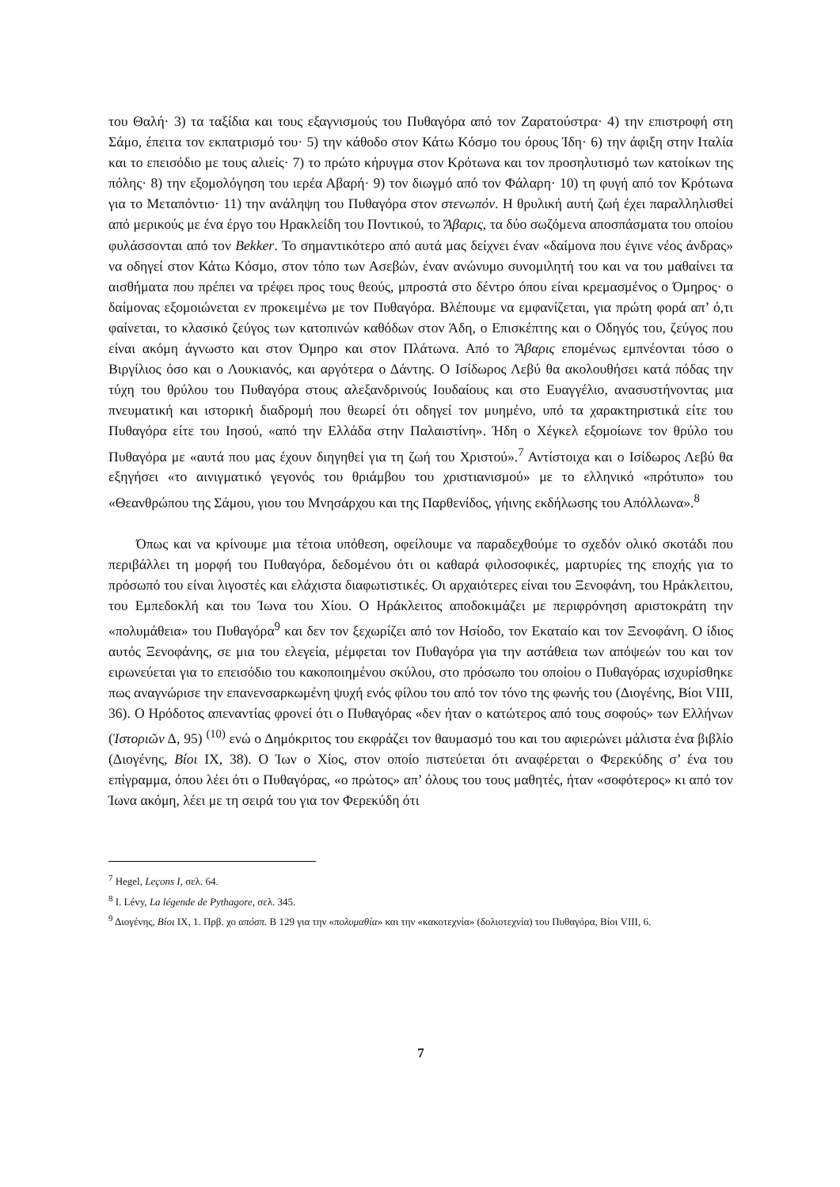του Θαλή· 3) τα ταξίδια και τους εξαγνισμούς του Πυθαγόρα από τον Ζαρατούστρα· 4) την επιστροφή στη Σάμο, έπειτα τον εκπατρισμό του· 5) την κάθοδο στον Κάτω Κόσμο του όρους Ίδη· 6) την άφιξη στην Ιταλία και το επεισόδιο με τους αλιείς· 7) το πρώτο κήρυγμα στον Κρότωνα και τον προσηλυτισμό των κατοίκων της πόλης· 8) την εξομολόγηση του ιερέα Αβαρή· 9) τον διωγμό από τον Φάλαρη· 10) τη φυγή από τον Κρότωνα για το Μεταπόντιο· 11) την ανάληψη του Πυθαγόρα στον στενωπόν. Η θρυλική αυτή ζωή έχει παραλληλισθεί από μερικούς με ένα έργο του Ηρακλείδη του Ποντικού, το Ἄβαρις, τα δύο σωζόμενα αποσπάσματα του οποίου φυλάσσονται από τον Bekker. Το σημαντικότερο από αυτά μας δείχνει έναν «δαίμονα που έγινε νέος άνδρας» να οδηγεί στον Κάτω Κόσμο, στον τόπο των Ασεβών, έναν ανώνυμο συνομιλητή του και να του μαθαίνει τα αισθήματα που πρέπει να τρέφει προς τους θεούς, μπροστά στο δέντρο όπου είναι κρεμασμένος ο Όμηρος· ο δαίμονας εξομοιώνεται εν προκειμένω με τον Πυθαγόρα. Βλέπουμε να εμφανίζεται, για πρώτη φορά απ’ ό,τι φαίνεται, το κλασικό ζεύγος των κατοπινών καθόδων στον Άδη, ο Επισκέπτης και ο Οδηγός του, ζεύγος που είναι ακόμη άγνωστο και στον Όμηρο και στον Πλάτωνα. Από το Ἄβαρις επομένως εμπνέονται τόσο ο Βιργίλιος όσο και ο Λουκιανός, και αργότερα ο Δάντης. Ο Ισίδωρος Λεβύ θα ακολουθήσει κατά πόδας την τύχη του θρύλου του Πυθαγόρα στους αλεξανδρινούς Ιουδαίους και στο Ευαγγέλιο, ανασυστήνοντας μια πνευματική και ιστορική διαδρομή που θεωρεί ότι οδηγεί τον μυημένο, υπό τα χαρακτηριστικά είτε του Πυθαγόρα είτε του Ιησού, «από την Ελλάδα στην Παλαιστίνη». Ήδη ο Χέγκελ εξομοίωνε τον θρύλο του Πυθαγόρα με «αυτά που μας έχουν διηγηθεί για τη ζωή του Χριστού».<sup>7</sup> Αντίστοιχα και ο Ισίδωρος Λεβύ θα εξηγήσει «το αινιγματικό γεγονός του θριάμβου του χριστιανισμού» με το ελληνικό «πρότυπο» του «Θεανθρώπου της Σάμου, γιου του Μνησάρχου και της Παρθενίδος, γήινης εκδήλωσης του Απόλλωνα».<sup>8</sup>
Όπως και να κρίνουμε μια τέτοια υπόθεση, οφείλουμε να παραδεχθούμε το σχεδόν ολικό σκοτάδι που περιβάλλει τη μορφή του Πυθαγόρα, δεδομένου ότι οι καθαρά φιλοσοφικές, μαρτυρίες της εποχής για το πρόσωπό του είναι λιγοστές και ελάχιστα διαφωτιστικές. Οι αρχαιότερες είναι του Ξενοφάνη, του Ηράκλειτου, του Εμπεδοκλή και του Ίωνα του Χίου. Ο Ηράκλειτος αποδοκιμάζει με περιφρόνηση αριστοκράτη την «πολυμάθεια» του Πυθαγόρα<sup>9</sup> και δεν τον ξεχωρίζει από τον Ησίοδο, τον Εκαταίο και τον Ξενοφάνη. Ο ίδιος αυτός Ξενοφάνης, σε μια του ελεγεία, μέμφεται τον Πυθαγόρα για την αστάθεια των απόψεών του και τον ειρωνεύεται για το επεισόδιο του κακοποιημένου σκύλου, στο πρόσωπο του οποίου ο Πυθαγόρας ισχυρίσθηκε πως αναγνώρισε την επανενσαρκωμένη ψυχή ενός φίλου του από τον τόνο της φωνής του (Διογένης, Βίοι VIII, 36). Ο Ηρόδοτος απεναντίας φρονεί ότι ο Πυθαγόρας «δεν ήταν ο κατώτερος από τους σοφούς» των Ελλήνων (Ἱστοριῶν Δ, 95) <sup>(10)</sup> ενώ ο Δημόκριτος του εκφράζει τον θαυμασμό του και του αφιερώνει μάλιστα ένα βιβλίο (Διογένης, Βίοι IX, 38). Ο Ίων ο Χίος, στον οποίο πιστεύεται ότι αναφέρεται ο Φερεκύδης σ’ ένα του επίγραμμα, όπου λέει ότι ο Πυθαγόρας, «ο πρώτος» απ’ όλους του τους μαθητές, ήταν «σοφότερος» κι από τον Ίωνα ακόμη, λέει με τη σειρά του για τον Φερεκύδη ότι
<sup>7</sup> Hegel, Leçons I, σελ. 64.
<sup>8</sup> I. Lévy, La légende de Pythagore, σελ. 345.
<sup>9</sup> Διογένης, Βίοι IX, 1. Πρβ. χο απόσπ. Β 129 για την «πολυμαθία» και την «κακοτεχνία» (δολιοτεχνία) του Πυθαγόρα, Βίοι VIII, 6.
7